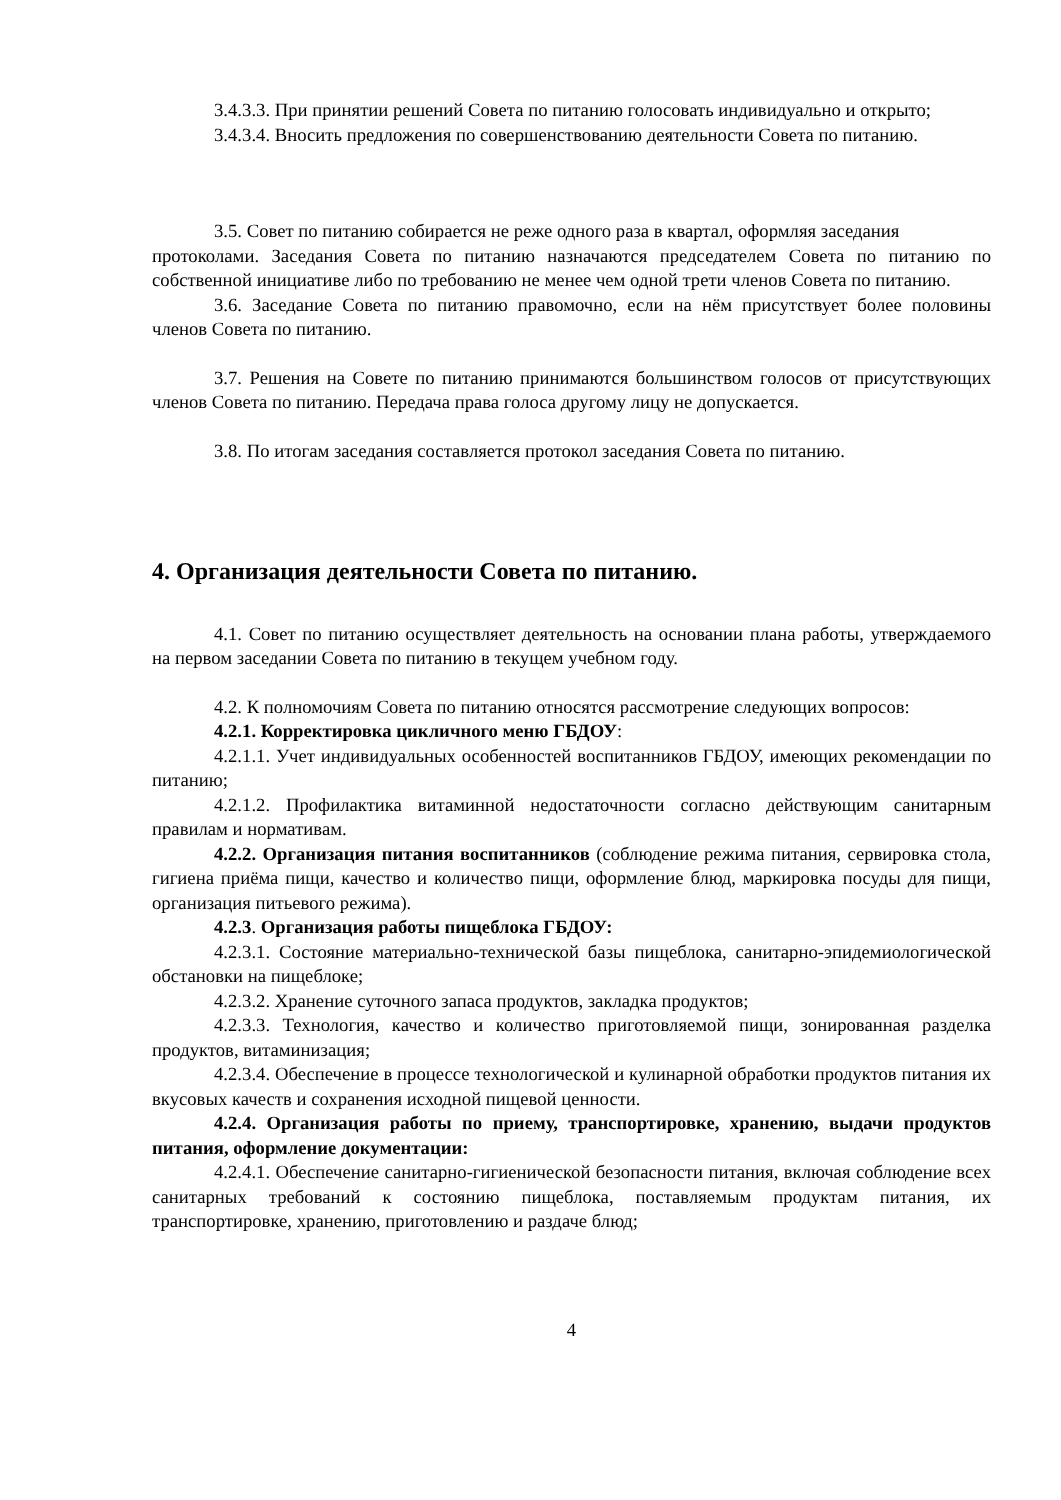3.4.3.3. При принятии решений Совета по питанию голосовать индивидуально и открыто;
3.4.3.4. Вносить предложения по совершенствованию деятельности Совета по питанию.
3.5. Совет по питанию собирается не реже одного раза в квартал, оформляя заседания
протоколами. Заседания Совета по питанию назначаются председателем Совета по питанию по собственной инициативе либо по требованию не менее чем одной трети членов Совета по питанию.
3.6. Заседание Совета по питанию правомочно, если на нём присутствует более половины членов Совета по питанию.
3.7. Решения на Совете по питанию принимаются большинством голосов от присутствующих членов Совета по питанию. Передача права голоса другому лицу не допускается.
3.8. По итогам заседания составляется протокол заседания Совета по питанию.
4. Организация деятельности Совета по питанию.
4.1. Совет по питанию осуществляет деятельность на основании плана работы, утверждаемого на первом заседании Совета по питанию в текущем учебном году.
4.2. К полномочиям Совета по питанию относятся рассмотрение следующих вопросов:
4.2.1. Корректировка цикличного меню ГБДОУ:
4.2.1.1. Учет индивидуальных особенностей воспитанников ГБДОУ, имеющих рекомендации по питанию;
4.2.1.2. Профилактика витаминной недостаточности согласно действующим санитарным правилам и нормативам.
4.2.2. Организация питания воспитанников (соблюдение режима питания, сервировка стола, гигиена приёма пищи, качество и количество пищи, оформление блюд, маркировка посуды для пищи, организация питьевого режима).
4.2.3. Организация работы пищеблока ГБДОУ:
4.2.3.1. Состояние материально-технической базы пищеблока, санитарно-эпидемиологической обстановки на пищеблоке;
4.2.3.2. Хранение суточного запаса продуктов, закладка продуктов;
4.2.3.3. Технология, качество и количество приготовляемой пищи, зонированная разделка продуктов, витаминизация;
4.2.3.4. Обеспечение в процессе технологической и кулинарной обработки продуктов питания их вкусовых качеств и сохранения исходной пищевой ценности.
4.2.4. Организация работы по приему, транспортировке, хранению, выдачи продуктов питания, оформление документации:
4.2.4.1. Обеспечение санитарно-гигиенической безопасности питания, включая соблюдение всех санитарных требований к состоянию пищеблока, поставляемым продуктам питания, их транспортировке, хранению, приготовлению и раздаче блюд;
4